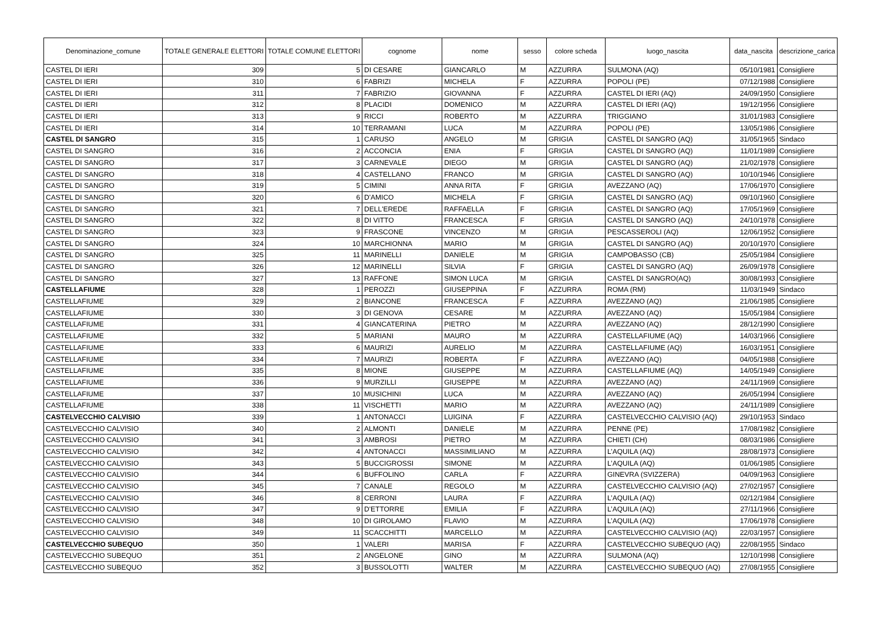| Denominazione_comune | TOTALE GENERALE ELETTORI | TOTALE COMUNE ELETTORI | cognome | nome | sesso | colore scheda | luogo_nascita | data_nascita | descrizione_carica |
| --- | --- | --- | --- | --- | --- | --- | --- | --- | --- |
| CASTEL DI IERI | 309 | 5 | DI CESARE | GIANCARLO | M | AZZURRA | SULMONA (AQ) | 05/10/1981 | Consigliere |
| CASTEL DI IERI | 310 | 6 | FABRIZI | MICHELA | F | AZZURRA | POPOLI (PE) | 07/12/1988 | Consigliere |
| CASTEL DI IERI | 311 | 7 | FABRIZIO | GIOVANNA | F | AZZURRA | CASTEL DI IERI (AQ) | 24/09/1950 | Consigliere |
| CASTEL DI IERI | 312 | 8 | PLACIDI | DOMENICO | M | AZZURRA | CASTEL DI IERI (AQ) | 19/12/1956 | Consigliere |
| CASTEL DI IERI | 313 | 9 | RICCI | ROBERTO | M | AZZURRA | TRIGGIANO | 31/01/1983 | Consigliere |
| CASTEL DI IERI | 314 | 10 | TERRAMANI | LUCA | M | AZZURRA | POPOLI (PE) | 13/05/1986 | Consigliere |
| CASTEL DI SANGRO | 315 | 1 | CARUSO | ANGELO | M | GRIGIA | CASTEL DI SANGRO (AQ) | 31/05/1965 | Sindaco |
| CASTEL DI SANGRO | 316 | 2 | ACCONCIA | ENIA | F | GRIGIA | CASTEL DI SANGRO (AQ) | 11/01/1989 | Consigliere |
| CASTEL DI SANGRO | 317 | 3 | CARNEVALE | DIEGO | M | GRIGIA | CASTEL DI SANGRO (AQ) | 21/02/1978 | Consigliere |
| CASTEL DI SANGRO | 318 | 4 | CASTELLANO | FRANCO | M | GRIGIA | CASTEL DI SANGRO (AQ) | 10/10/1946 | Consigliere |
| CASTEL DI SANGRO | 319 | 5 | CIMINI | ANNA RITA | F | GRIGIA | AVEZZANO (AQ) | 17/06/1970 | Consigliere |
| CASTEL DI SANGRO | 320 | 6 | D'AMICO | MICHELA | F | GRIGIA | CASTEL DI SANGRO (AQ) | 09/10/1960 | Consigliere |
| CASTEL DI SANGRO | 321 | 7 | DELL'EREDE | RAFFAELLA | F | GRIGIA | CASTEL DI SANGRO (AQ) | 17/05/1969 | Consigliere |
| CASTEL DI SANGRO | 322 | 8 | DI VITTO | FRANCESCA | F | GRIGIA | CASTEL DI SANGRO (AQ) | 24/10/1978 | Consigliere |
| CASTEL DI SANGRO | 323 | 9 | FRASCONE | VINCENZO | M | GRIGIA | PESCASSEROLI (AQ) | 12/06/1952 | Consigliere |
| CASTEL DI SANGRO | 324 | 10 | MARCHIONNA | MARIO | M | GRIGIA | CASTEL DI SANGRO (AQ) | 20/10/1970 | Consigliere |
| CASTEL DI SANGRO | 325 | 11 | MARINELLI | DANIELE | M | GRIGIA | CAMPOBASSO (CB) | 25/05/1984 | Consigliere |
| CASTEL DI SANGRO | 326 | 12 | MARINELLI | SILVIA | F | GRIGIA | CASTEL DI SANGRO (AQ) | 26/09/1978 | Consigliere |
| CASTEL DI SANGRO | 327 | 13 | RAFFONE | SIMON LUCA | M | GRIGIA | CASTEL DI SANGRO(AQ) | 30/08/1993 | Consigliere |
| CASTELLAFIUME | 328 | 1 | PEROZZI | GIUSEPPINA | F | AZZURRA | ROMA (RM) | 11/03/1949 | Sindaco |
| CASTELLAFIUME | 329 | 2 | BIANCONE | FRANCESCA | F | AZZURRA | AVEZZANO (AQ) | 21/06/1985 | Consigliere |
| CASTELLAFIUME | 330 | 3 | DI GENOVA | CESARE | M | AZZURRA | AVEZZANO (AQ) | 15/05/1984 | Consigliere |
| CASTELLAFIUME | 331 | 4 | GIANCATERINA | PIETRO | M | AZZURRA | AVEZZANO (AQ) | 28/12/1990 | Consigliere |
| CASTELLAFIUME | 332 | 5 | MARIANI | MAURO | M | AZZURRA | CASTELLAFIUME (AQ) | 14/03/1966 | Consigliere |
| CASTELLAFIUME | 333 | 6 | MAURIZI | AURELIO | M | AZZURRA | CASTELLAFIUME (AQ) | 16/03/1951 | Consigliere |
| CASTELLAFIUME | 334 | 7 | MAURIZI | ROBERTA | F | AZZURRA | AVEZZANO (AQ) | 04/05/1988 | Consigliere |
| CASTELLAFIUME | 335 | 8 | MIONE | GIUSEPPE | M | AZZURRA | CASTELLAFIUME (AQ) | 14/05/1949 | Consigliere |
| CASTELLAFIUME | 336 | 9 | MURZILLI | GIUSEPPE | M | AZZURRA | AVEZZANO (AQ) | 24/11/1969 | Consigliere |
| CASTELLAFIUME | 337 | 10 | MUSICHINI | LUCA | M | AZZURRA | AVEZZANO (AQ) | 26/05/1994 | Consigliere |
| CASTELLAFIUME | 338 | 11 | VISCHETTI | MARIO | M | AZZURRA | AVEZZANO (AQ) | 24/11/1989 | Consigliere |
| CASTELVECCHIO CALVISIO | 339 | 1 | ANTONACCI | LUIGINA | F | AZZURRA | CASTELVECCHIO CALVISIO (AQ) | 29/10/1953 | Sindaco |
| CASTELVECCHIO CALVISIO | 340 | 2 | ALMONTI | DANIELE | M | AZZURRA | PENNE (PE) | 17/08/1982 | Consigliere |
| CASTELVECCHIO CALVISIO | 341 | 3 | AMBROSI | PIETRO | M | AZZURRA | CHIETI (CH) | 08/03/1986 | Consigliere |
| CASTELVECCHIO CALVISIO | 342 | 4 | ANTONACCI | MASSIMILIANO | M | AZZURRA | L’AQUILA (AQ) | 28/08/1973 | Consigliere |
| CASTELVECCHIO CALVISIO | 343 | 5 | BUCCIGROSSI | SIMONE | M | AZZURRA | L’AQUILA (AQ) | 01/06/1985 | Consigliere |
| CASTELVECCHIO CALVISIO | 344 | 6 | BUFFOLINO | CARLA | F | AZZURRA | GINEVRA (SVIZZERA) | 04/09/1963 | Consigliere |
| CASTELVECCHIO CALVISIO | 345 | 7 | CANALE | REGOLO | M | AZZURRA | CASTELVECCHIO CALVISIO (AQ) | 27/02/1957 | Consigliere |
| CASTELVECCHIO CALVISIO | 346 | 8 | CERRONI | LAURA | F | AZZURRA | L’AQUILA (AQ) | 02/12/1984 | Consigliere |
| CASTELVECCHIO CALVISIO | 347 | 9 | D'ETTORRE | EMILIA | F | AZZURRA | L’AQUILA (AQ) | 27/11/1966 | Consigliere |
| CASTELVECCHIO CALVISIO | 348 | 10 | DI GIROLAMO | FLAVIO | M | AZZURRA | L’AQUILA (AQ) | 17/06/1978 | Consigliere |
| CASTELVECCHIO CALVISIO | 349 | 11 | SCACCHITTI | MARCELLO | M | AZZURRA | CASTELVECCHIO CALVISIO (AQ) | 22/03/1957 | Consigliere |
| CASTELVECCHIO SUBEQUO | 350 | 1 | VALERI | MARISA | F | AZZURRA | CASTELVECCHIO SUBEQUO (AQ) | 22/08/1955 | Sindaco |
| CASTELVECCHIO SUBEQUO | 351 | 2 | ANGELONE | GINO | M | AZZURRA | SULMONA (AQ) | 12/10/1998 | Consigliere |
| CASTELVECCHIO SUBEQUO | 352 | 3 | BUSSOLOTTI | WALTER | M | AZZURRA | CASTELVECCHIO SUBEQUO (AQ) | 27/08/1955 | Consigliere |